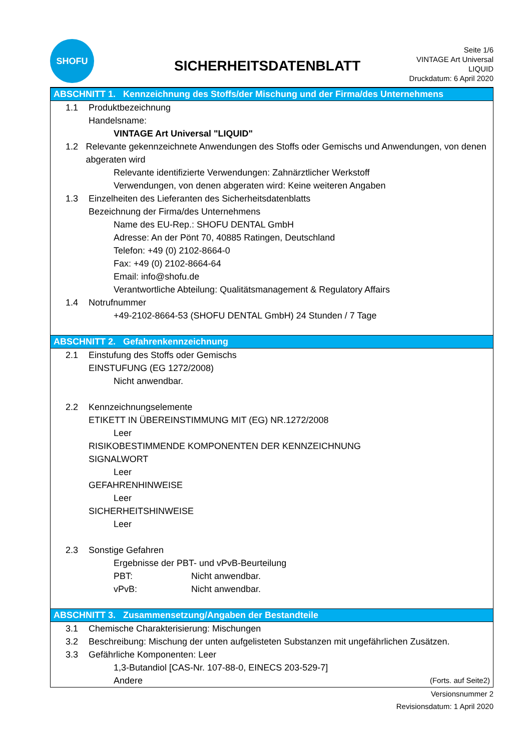SHOFU
SICHERHEITSDATENBLATT
Seite 1/6
VINTAGE Art Universal LIQUID
Druckdatum: 6 April 2020
ABSCHNITT 1. Kennzeichnung des Stoffs/der Mischung und der Firma/des Unternehmens
1.1 Produktbezeichnung
Handelsname:
VINTAGE Art Universal "LIQUID"
1.2 Relevante gekennzeichnete Anwendungen des Stoffs oder Gemischs und Anwendungen, von denen abgeraten wird
Relevante identifizierte Verwendungen: Zahnärztlicher Werkstoff
Verwendungen, von denen abgeraten wird: Keine weiteren Angaben
1.3 Einzelheiten des Lieferanten des Sicherheitsdatenblatts
Bezeichnung der Firma/des Unternehmens
Name des EU-Rep.: SHOFU DENTAL GmbH
Adresse: An der Pönt 70, 40885 Ratingen, Deutschland
Telefon: +49 (0) 2102-8664-0
Fax: +49 (0) 2102-8664-64
Email: info@shofu.de
Verantwortliche Abteilung: Qualitätsmanagement & Regulatory Affairs
1.4 Notrufnummer
+49-2102-8664-53 (SHOFU DENTAL GmbH) 24 Stunden / 7 Tage
ABSCHNITT 2. Gefahrenkennzeichnung
2.1 Einstufung des Stoffs oder Gemischs
EINSTUFUNG (EG 1272/2008)
Nicht anwendbar.
2.2 Kennzeichnungselemente
ETIKETT IN ÜBEREINSTIMMUNG MIT (EG) NR.1272/2008
Leer
RISIKOBESTIMMENDE KOMPONENTEN DER KENNZEICHNUNG
SIGNALWORT
Leer
GEFAHRENHINWEISE
Leer
SICHERHEITSHINWEISE
Leer
2.3 Sonstige Gefahren
Ergebnisse der PBT- und vPvB-Beurteilung
PBT: Nicht anwendbar.
vPvB: Nicht anwendbar.
ABSCHNITT 3. Zusammensetzung/Angaben der Bestandteile
3.1 Chemische Charakterisierung: Mischungen
3.2 Beschreibung: Mischung der unten aufgelisteten Substanzen mit ungefährlichen Zusätzen.
3.3 Gefährliche Komponenten: Leer
1,3-Butandiol [CAS-Nr. 107-88-0, EINECS 203-529-7]
Andere (Forts. auf Seite2)
Versionsnummer 2
Revisionsdatum: 1 April 2020